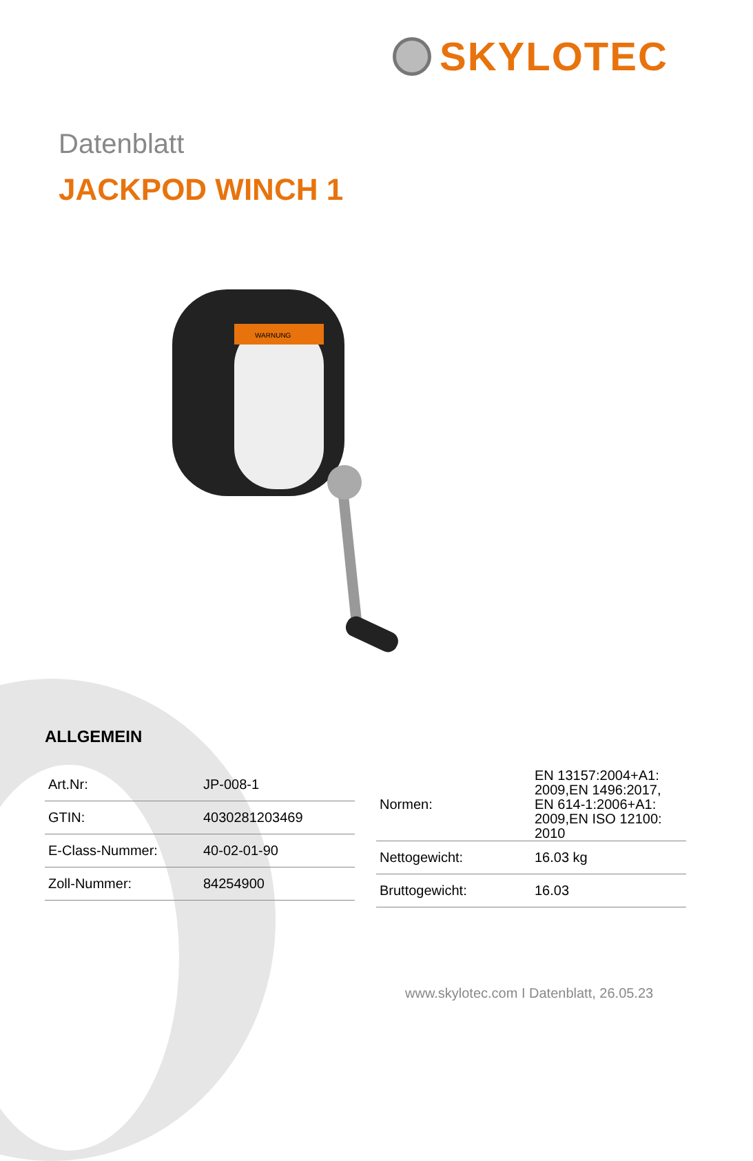SKYLOTEC
Datenblatt
JACKPOD WINCH 1
WARNUNG
ALLGEMEIN
| Art.Nr: | JP-008-1 |
| GTIN: | 4030281203469 |
| E-Class-Nummer: | 40-02-01-90 |
| Zoll-Nummer: | 84254900 |
| Normen: | EN 13157:2004+A1: 2009,EN 1496:2017, EN 614-1:2006+A1: 2009,EN ISO 12100: 2010 |
| Nettogewicht: | 16.03 kg |
| Bruttogewicht: | 16.03 |
www.skylotec.com I Datenblatt, 26.05.23